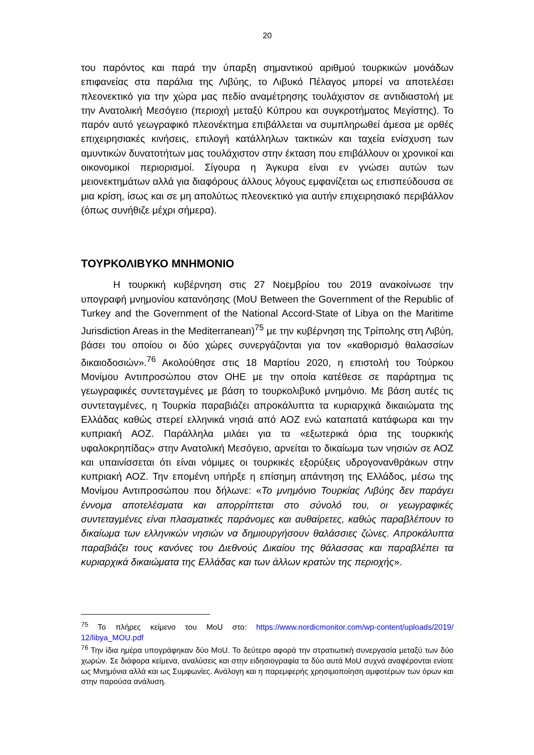20
του παρόντος και παρά την ύπαρξη σημαντικού αριθμού τουρκικών μονάδων επιφανείας στα παράλια της Λιβύης, το Λιβυκό Πέλαγος μπορεί να αποτελέσει πλεονεκτικό για την χώρα μας πεδίο αναμέτρησης τουλάχιστον σε αντιδιαστολή με την Ανατολική Μεσόγειο (περιοχή μεταξύ Κύπρου και συγκροτήματος Μεγίστης). Το παρόν αυτό γεωγραφικό πλεονέκτημα επιβάλλεται να συμπληρωθεί άμεσα με ορθές επιχειρησιακές κινήσεις, επιλογή κατάλληλων τακτικών και ταχεία ενίσχυση των αμυντικών δυνατοτήτων μας τουλάχιστον στην έκταση που επιβάλλουν οι χρονικοί και οικονομικοί περιορισμοί. Σίγουρα η Άγκυρα είναι εν γνώσει αυτών των μειονεκτημάτων αλλά για διαφόρους άλλους λόγους εμφανίζεται ως επισπεύδουσα σε μια κρίση, ίσως και σε μη απολύτως πλεονεκτικό για αυτήν επιχειρησιακό περιβάλλον (όπως συνήθιζε μέχρι σήμερα).
ΤΟΥΡΚΟΛΙΒΥΚΟ ΜΝΗΜΟΝΙΟ
Η τουρκική κυβέρνηση στις 27 Νοεμβρίου του 2019 ανακοίνωσε την υπογραφή μνημονίου κατανόησης (MoU Between the Government of the Republic of Turkey and the Government of the National Accord-State of Libya on the Maritime Jurisdiction Areas in the Mediterranean)<sup>75</sup> με την κυβέρνηση της Τρίπολης στη Λιβύη, βάσει του οποίου οι δύο χώρες συνεργάζονται για τον «καθορισμό θαλασσίων δικαιοδοσιών».<sup>76</sup> Ακολούθησε στις 18 Μαρτίου 2020, η επιστολή του Τούρκου Μονίμου Αντιπροσώπου στον ΟΗΕ με την οποία κατέθεσε σε παράρτημα τις γεωγραφικές συντεταγμένες με βάση το τουρκολιβυκό μνημόνιο. Με βάση αυτές τις συντεταγμένες, η Τουρκία παραβιάζει απροκάλυπτα τα κυριαρχικά δικαιώματα της Ελλάδας καθώς στερεί ελληνικά νησιά από ΑΟΖ ενώ καταπατά κατάφωρα και την κυπριακή ΑΟΖ. Παράλληλα μιλάει για τα «εξωτερικά όρια της τουρκικής υφαλοκρηπίδας» στην Ανατολική Μεσόγειο, αρνείται το δικαίωμα των νησιών σε ΑΟΖ και υπαινίσσεται ότι είναι νόμιμες οι τουρκικές εξορύξεις υδρογονανθράκων στην κυπριακή ΑΟΖ. Την επομένη υπήρξε η επίσημη απάντηση της Ελλάδος, μέσω της Μονίμου Αντιπροσώπου που δήλωνε: «Το μνημόνιο Τουρκίας Λιβύης δεν παράγει έννομα αποτελέσματα και απορρίπτεται στο σύνολό του, οι γεωγραφικές συντεταγμένες είναι πλασματικές παράνομες και αυθαίρετες, καθώς παραβλέπουν το δικαίωμα των ελληνικών νησιών να δημιουργήσουν θαλάσσιες ζώνες. Απροκάλυπτα παραβιάζει τους κανόνες του Διεθνούς Δικαίου της θάλασσας και παραβλέπει τα κυριαρχικά δικαιώματα της Ελλάδας και των άλλων κρατών της περιοχής».
<sup>75</sup> Το πλήρες κείμενο του MoU στο: https://www.nordicmonitor.com/wp-content/uploads/2019/ 12/libya_MOU.pdf
<sup>76</sup> Την ίδια ημέρα υπογράφηκαν δύο MoU. Το δεύτερο αφορά την στρατιωτική συνεργασία μεταξύ των δύο χωρών. Σε διάφορα κείμενα, αναλύσεις και στην ειδησιογραφία τα δύο αυτά MoU συχνά αναφέρονται ενίοτε ως Μνημόνια αλλά και ως Συμφωνίες. Ανάλογη και η παρεμφερής χρησιμοποίηση αμφοτέρων των όρων και στην παρούσα ανάλυση.